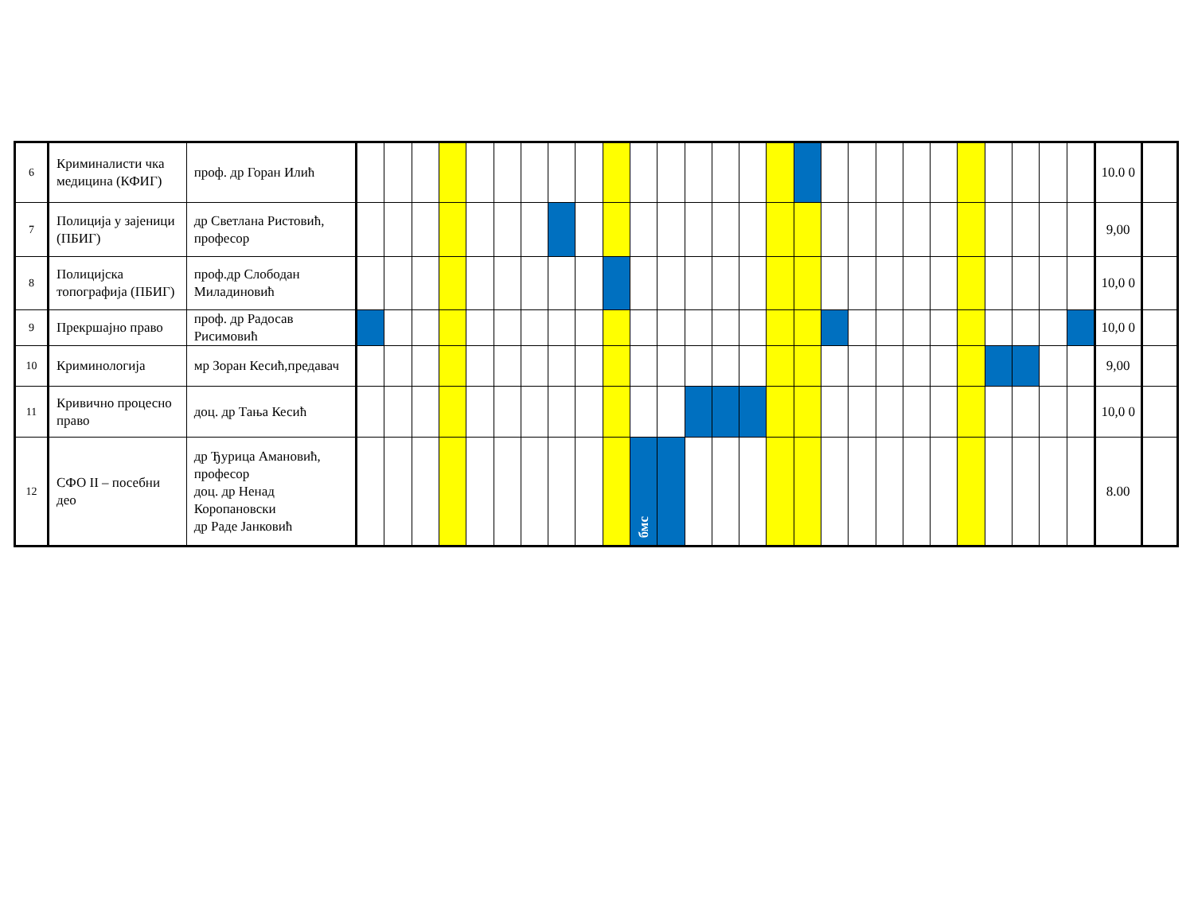| 6 | Криминалисти чка медицина (КФИГ) | проф. др Горан Илић | | | | | | | | | | | | | | | | | | | | | | | | | | | | 10.0 0 | |
| 7 | Полиција у зајеници (ПБИГ) | др Светлана Ристовић, професор | | | | | | | | | | | | | | | | | | | | | | | | | | | | 9,00 | |
| 8 | Полицијска топографија (ПБИГ) | проф.др Слободан Миладиновић | | | | | | | | | | | | | | | | | | | | | | | | | | | | 10,0 0 | |
| 9 | Прекршајно право | проф. др Радосав Рисимовић | | | | | | | | | | | | | | | | | | | | | | | | | | | | 10,0 0 | |
| 10 | Криминологија | мр Зоран Кесић,предавач | | | | | | | | | | | | | | | | | | | | | | | | | | | | 9,00 | |
| 11 | Кривично процесно право | доц. др Тања Кесић | | | | | | | | | | | | | | | | | | | | | | | | | | | | 10,0 0 | |
| 12 | СФО II – посебни део | др Ђурица Амановић, професор доц. др Ненад Коропановски др Раде Јанковић | | | | | | | | | | | бмс | | | | | | | | | | | | | | | | | 8.00 | |